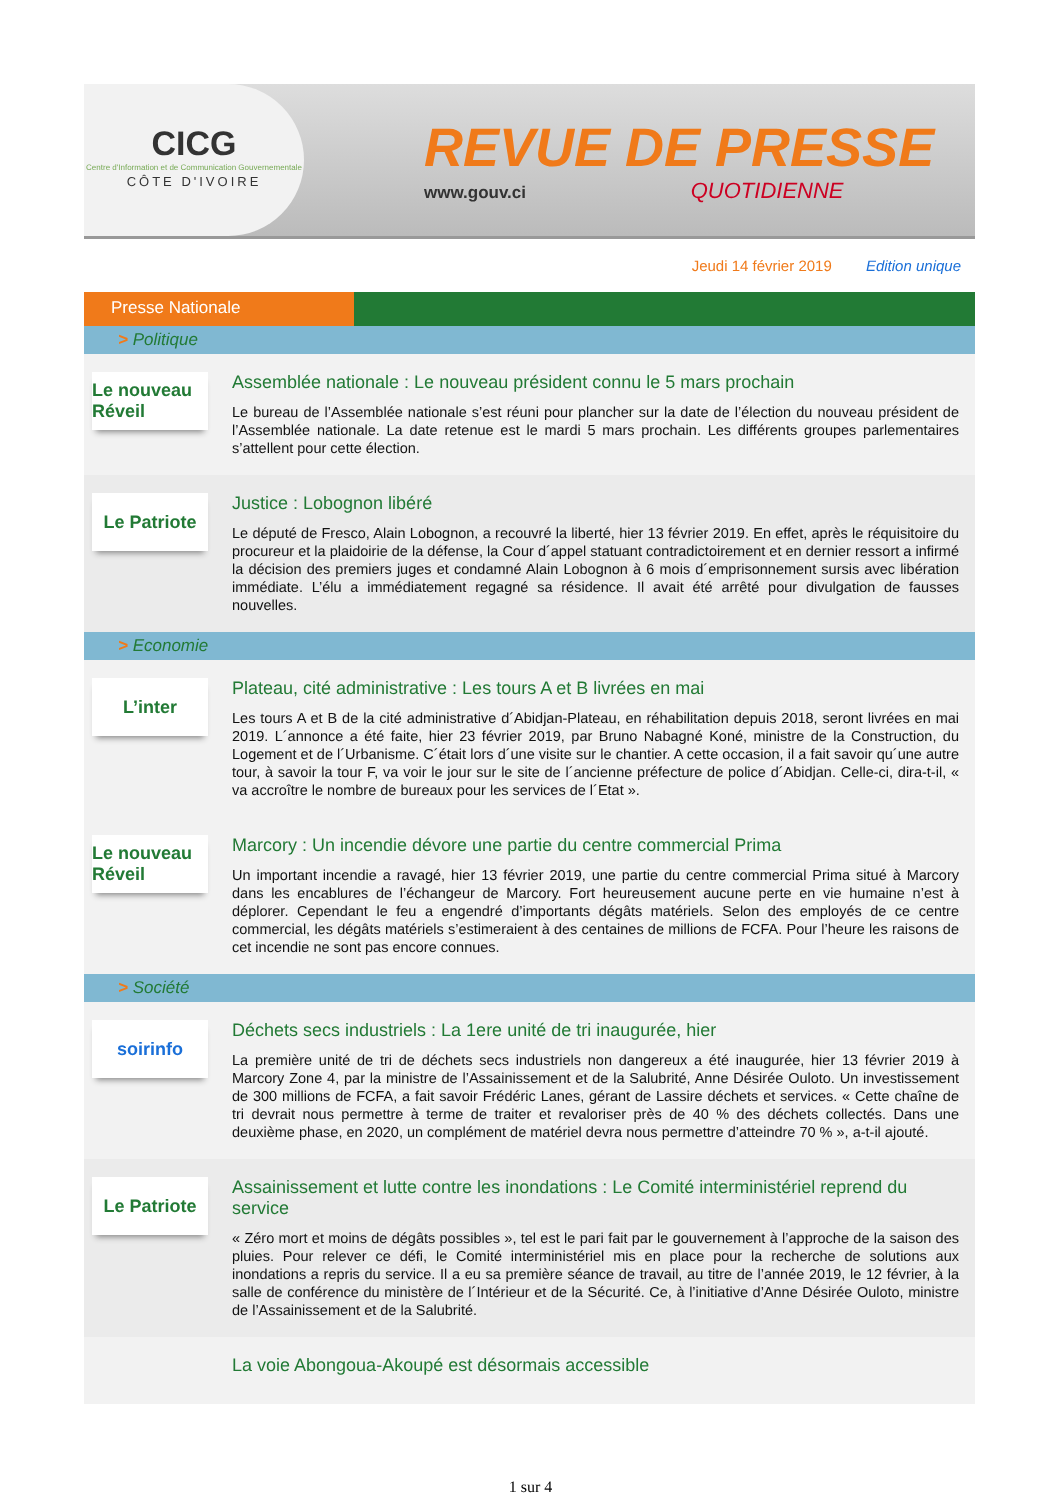CICG
Centre d'Information et de Communication Gouvernementale
CÔTE D'IVOIRE
REVUE DE PRESSE
www.gouv.ci QUOTIDIENNE
Jeudi 14 février 2019 Edition unique
Presse Nationale
> Politique
Le nouveau Réveil
Assemblée nationale : Le nouveau président connu le 5 mars prochain
Le bureau de l’Assemblée nationale s’est réuni pour plancher sur la date de l’élection du nouveau président de l’Assemblée nationale. La date retenue est le mardi 5 mars prochain. Les différents groupes parlementaires s’attellent pour cette élection.
Le Patriote
Justice : Lobognon libéré
Le député de Fresco, Alain Lobognon, a recouvré la liberté, hier 13 février 2019. En effet, après le réquisitoire du procureur et la plaidoirie de la défense, la Cour d´appel statuant contradictoirement et en dernier ressort a infirmé la décision des premiers juges et condamné Alain Lobognon à 6 mois d´emprisonnement sursis avec libération immédiate. L’élu a immédiatement regagné sa résidence. Il avait été arrêté pour divulgation de fausses nouvelles.
> Economie
L’inter
Plateau, cité administrative : Les tours A et B livrées en mai
Les tours A et B de la cité administrative d´Abidjan-Plateau, en réhabilitation depuis 2018, seront livrées en mai 2019. L´annonce a été faite, hier 23 février 2019, par Bruno Nabagné Koné, ministre de la Construction, du Logement et de l´Urbanisme. C´était lors d´une visite sur le chantier. A cette occasion, il a fait savoir qu´une autre tour, à savoir la tour F, va voir le jour sur le site de l´ancienne préfecture de police d´Abidjan. Celle-ci, dira-t-il, « va accroître le nombre de bureaux pour les services de l´Etat ».
Le nouveau Réveil
Marcory : Un incendie dévore une partie du centre commercial Prima
Un important incendie a ravagé, hier 13 février 2019, une partie du centre commercial Prima situé à Marcory dans les encablures de l’échangeur de Marcory. Fort heureusement aucune perte en vie humaine n’est à déplorer. Cependant le feu a engendré d’importants dégâts matériels. Selon des employés de ce centre commercial, les dégâts matériels s’estimeraient à des centaines de millions de FCFA. Pour l’heure les raisons de cet incendie ne sont pas encore connues.
> Société
soirinfo
Déchets secs industriels : La 1ere unité de tri inaugurée, hier
La première unité de tri de déchets secs industriels non dangereux a été inaugurée, hier 13 février 2019 à Marcory Zone 4, par la ministre de l’Assainissement et de la Salubrité, Anne Désirée Ouloto. Un investissement de 300 millions de FCFA, a fait savoir Frédéric Lanes, gérant de Lassire déchets et services. « Cette chaîne de tri devrait nous permettre à terme de traiter et revaloriser près de 40 % des déchets collectés. Dans une deuxième phase, en 2020, un complément de matériel devra nous permettre d’atteindre 70 % », a-t-il ajouté.
Le Patriote
Assainissement et lutte contre les inondations : Le Comité interministériel reprend du service
« Zéro mort et moins de dégâts possibles », tel est le pari fait par le gouvernement à l’approche de la saison des pluies. Pour relever ce défi, le Comité interministériel mis en place pour la recherche de solutions aux inondations a repris du service. Il a eu sa première séance de travail, au titre de l’année 2019, le 12 février, à la salle de conférence du ministère de l´Intérieur et de la Sécurité. Ce, à l’initiative d’Anne Désirée Ouloto, ministre de l’Assainissement et de la Salubrité.
La voie Abongoua-Akoupé est désormais accessible
1 sur 4